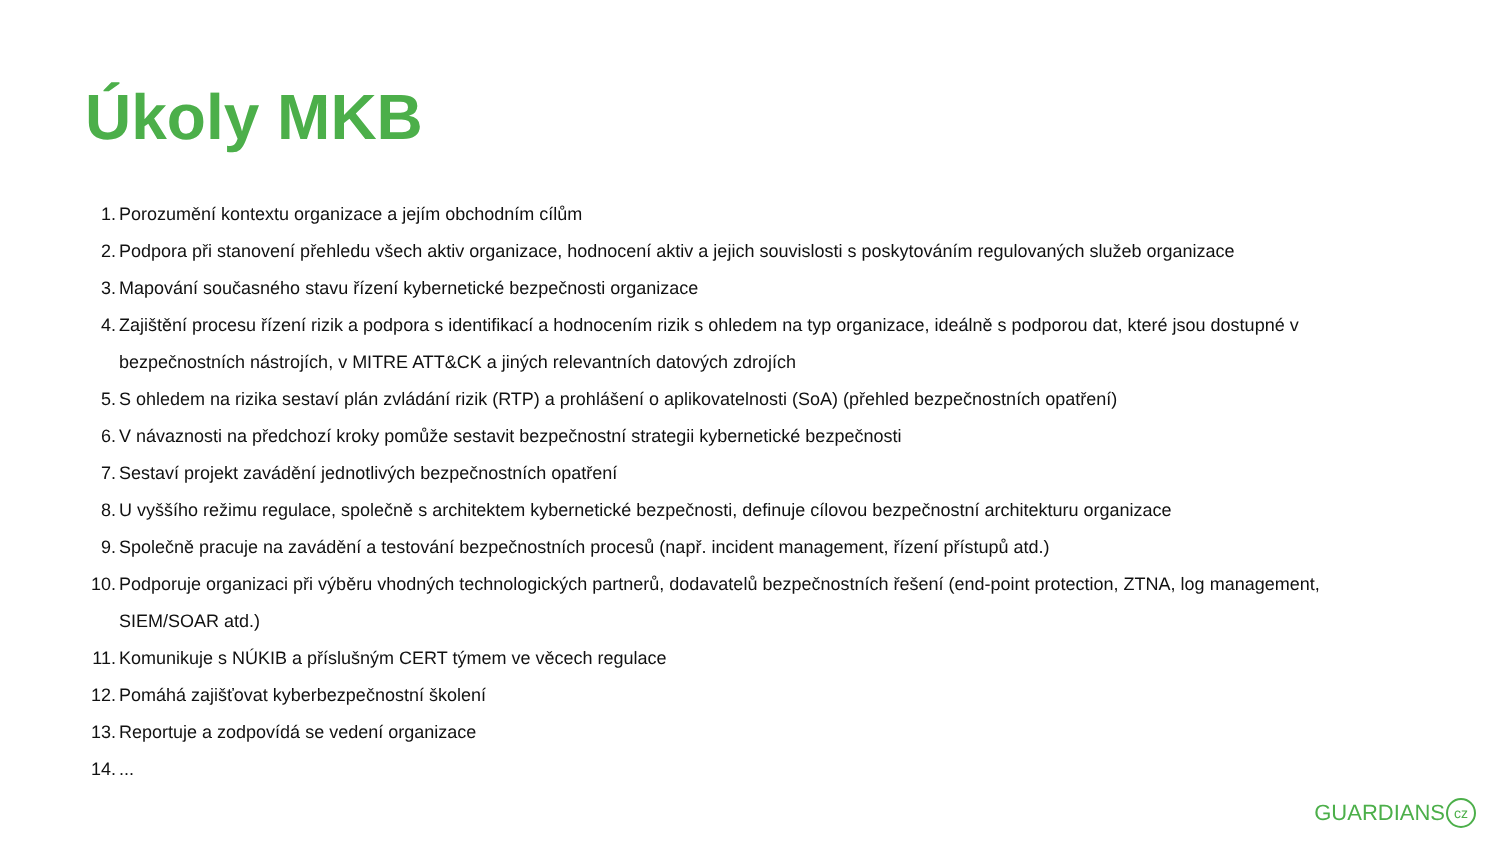Úkoly MKB
1. Porozumění kontextu organizace a jejím obchodním cílům
2. Podpora při stanovení přehledu všech aktiv organizace, hodnocení aktiv a jejich souvislosti s poskytováním regulovaných služeb organizace
3. Mapování současného stavu řízení kybernetické bezpečnosti organizace
4. Zajištění procesu řízení rizik a podpora s identifikací a hodnocením rizik s ohledem na typ organizace, ideálně s podporou dat, které jsou dostupné v bezpečnostních nástrojích, v MITRE ATT&CK a jiných relevantních datových zdrojích
5. S ohledem na rizika sestaví plán zvládání rizik (RTP) a prohlášení o aplikovatelnosti (SoA) (přehled bezpečnostních opatření)
6. V návaznosti na předchozí kroky pomůže sestavit bezpečnostní strategii kybernetické bezpečnosti
7. Sestaví projekt zavádění jednotlivých bezpečnostních opatření
8. U vyššího režimu regulace, společně s architektem kybernetické bezpečnosti, definuje cílovou bezpečnostní architekturu organizace
9. Společně pracuje na zavádění a testování bezpečnostních procesů (např. incident management, řízení přístupů atd.)
10. Podporuje organizaci při výběru vhodných technologických partnerů, dodavatelů bezpečnostních řešení (end-point protection, ZTNA, log management, SIEM/SOAR atd.)
11. Komunikuje s NÚKIB a příslušným CERT týmem ve věcech regulace
12. Pomáhá zajišťovat kyberbezpečnostní školení
13. Reportuje a zodpovídá se vedení organizace
14....
GUARDIANS cz